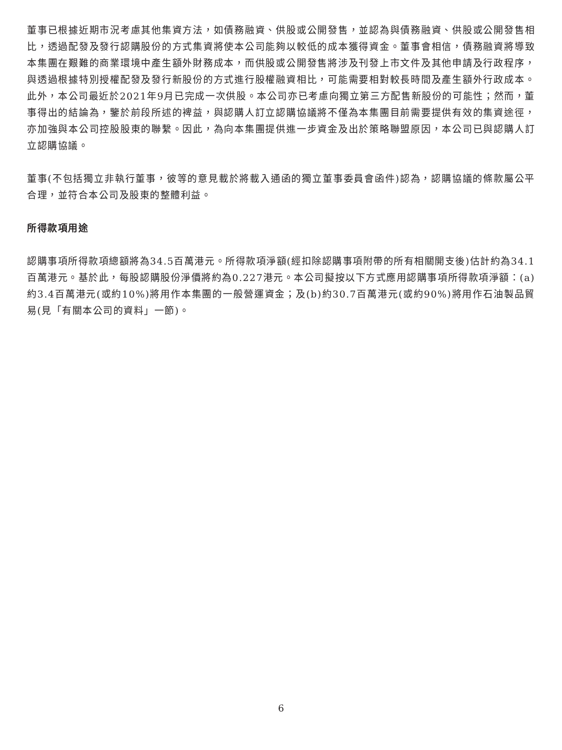董事已根據近期市況考慮其他集資方法，如債務融資、供股或公開發售，並認為與債務融資、供股或公開發售相比，透過配發及發行認購股份的方式集資將使本公司能夠以較低的成本獲得資金。董事會相信，債務融資將導致本集團在艱難的商業環境中產生額外財務成本，而供股或公開發售將涉及刊發上市文件及其他申請及行政程序，與透過根據特別授權配發及發行新股份的方式進行股權融資相比，可能需要相對較長時間及產生額外行政成本。此外，本公司最近於2021年9月已完成一次供股。本公司亦已考慮向獨立第三方配售新股份的可能性；然而，董事得出的結論為，鑒於前段所述的裨益，與認購人訂立認購協議將不僅為本集團目前需要提供有效的集資途徑，亦加強與本公司控股股東的聯繫。因此，為向本集團提供進一步資金及出於策略聯盟原因，本公司已與認購人訂立認購協議。
董事(不包括獨立非執行董事，彼等的意見載於將載入通函的獨立董事委員會函件)認為，認購協議的條款屬公平合理，並符合本公司及股東的整體利益。
所得款項用途
認購事項所得款項總額將為34.5百萬港元。所得款項淨額(經扣除認購事項附帶的所有相關開支後)估計約為34.1百萬港元。基於此，每股認購股份淨價將約為0.227港元。本公司擬按以下方式應用認購事項所得款項淨額：(a)約3.4百萬港元(或約10%)將用作本集團的一般營運資金；及(b)約30.7百萬港元(或約90%)將用作石油製品貿易(見「有關本公司的資料」一節)。
6